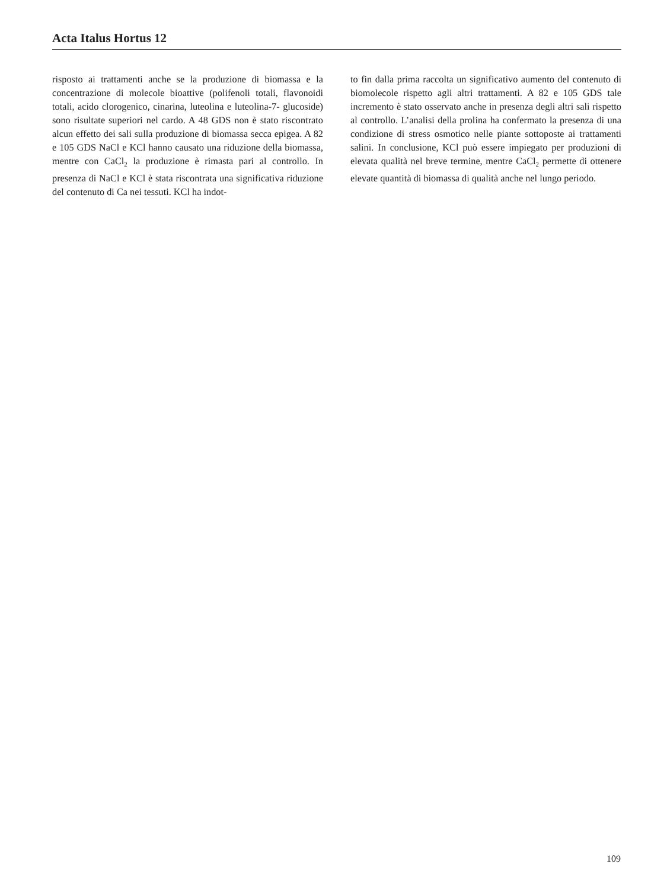Acta Italus Hortus 12
risposto ai trattamenti anche se la produzione di biomassa e la concentrazione di molecole bioattive (polifenoli totali, flavonoidi totali, acido clorogenico, cinarina, luteolina e luteolina-7- glucoside) sono risultate superiori nel cardo. A 48 GDS non è stato riscontrato alcun effetto dei sali sulla produzione di biomassa secca epigea. A 82 e 105 GDS NaCl e KCl hanno causato una riduzione della biomassa, mentre con CaCl<sub>2</sub> la produzione è rimasta pari al controllo. In presenza di NaCl e KCl è stata riscontrata una significativa riduzione del contenuto di Ca nei tessuti. KCl ha indot-
to fin dalla prima raccolta un significativo aumento del contenuto di biomolecole rispetto agli altri trattamenti. A 82 e 105 GDS tale incremento è stato osservato anche in presenza degli altri sali rispetto al controllo. L’analisi della prolina ha confermato la presenza di una condizione di stress osmotico nelle piante sottoposte ai trattamenti salini. In conclusione, KCl può essere impiegato per produzioni di elevata qualità nel breve termine, mentre CaCl<sub>2</sub> permette di ottenere elevate quantità di biomassa di qualità anche nel lungo periodo.
109